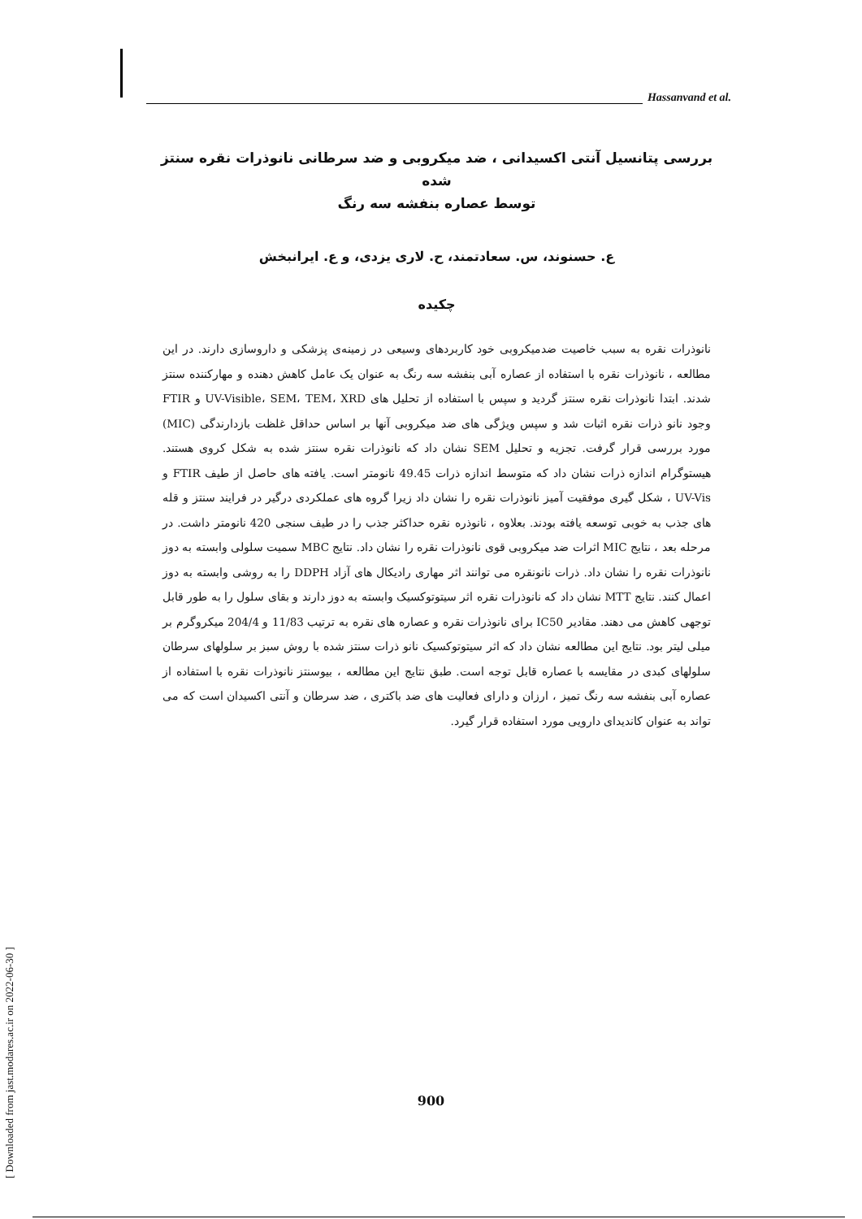Hassanvand et al.
بررسی پتانسیل آنتی اکسیدانی ، ضد میکروبی و ضد سرطانی نانوذرات نقره سنتز شده
توسط عصاره بنفشه سه رنگ
ع. حسنوند، س. سعادتمند، ح. لاری یزدی، و ع. ایرانبخش
چکیده
نانوذرات نقره به سبب خاصیت ضدمیکروبی خود کاربردهای وسیعی در زمینه‌ی پزشکی و داروسازی دارند. در این مطالعه ، نانوذرات نقره با استفاده از عصاره آبی بنفشه سه رنگ به عنوان یک عامل کاهش دهنده و مهارکننده سنتز شدند. ابتدا نانوذرات نقره سنتز گردید و سپس با استفاده از تحلیل های UV-Visible، SEM، TEM، XRD و FTIR وجود نانو ذرات نقره اثبات شد و سپس ویژگی های ضد میکروبی آنها بر اساس حداقل غلظت بازدارندگی (MIC) مورد بررسی قرار گرفت. تجزیه و تحلیل SEM نشان داد که نانوذرات نقره سنتز شده به شکل کروی هستند. هیستوگرام اندازه ذرات نشان داد که متوسط اندازه ذرات 49.45 نانومتر است. یافته های حاصل از طیف FTIR و UV-Vis ، شکل گیری موفقیت آمیز نانوذرات نقره را نشان داد زیرا گروه های عملکردی درگیر در فرایند سنتز و قله های جذب به خوبی توسعه یافته بودند. بعلاوه ، نانوذره نقره حداکثر جذب را در طیف سنجی 420 نانومتر داشت. در مرحله بعد ، نتایج MIC اثرات ضد میکروبی قوی نانوذرات نقره را نشان داد. نتایج MBC سمیت سلولی وابسته به دوز نانوذرات نقره را نشان داد. ذرات نانونقره می توانند اثر مهاری رادیکال های آزاد DDPH را به روشی وابسته به دوز اعمال کنند. نتایج MTT نشان داد که نانوذرات نقره اثر سیتوتوکسیک وابسته به دوز دارند و بقای سلول را به طور قابل توجهی کاهش می دهند. مقادیر IC50 برای نانوذرات نقره و عصاره های نقره به ترتیب 11/83 و 204/4 میکروگرم بر میلی لیتر بود. نتایج این مطالعه نشان داد که اثر سیتوتوکسیک نانو ذرات سنتز شده با روش سبز بر سلولهای سرطان سلولهای کبدی در مقایسه با عصاره قابل توجه است. طبق نتایج این مطالعه ، بیوسنتز نانوذرات نقره با استفاده از عصاره آبی بنفشه سه رنگ تمیز ، ارزان و دارای فعالیت های ضد باکتری ، ضد سرطان و آنتی اکسیدان است که می تواند به عنوان کاندیدای دارویی مورد استفاده قرار گیرد.
900
[ Downloaded from jast.modares.ac.ir on 2022-06-30 ]